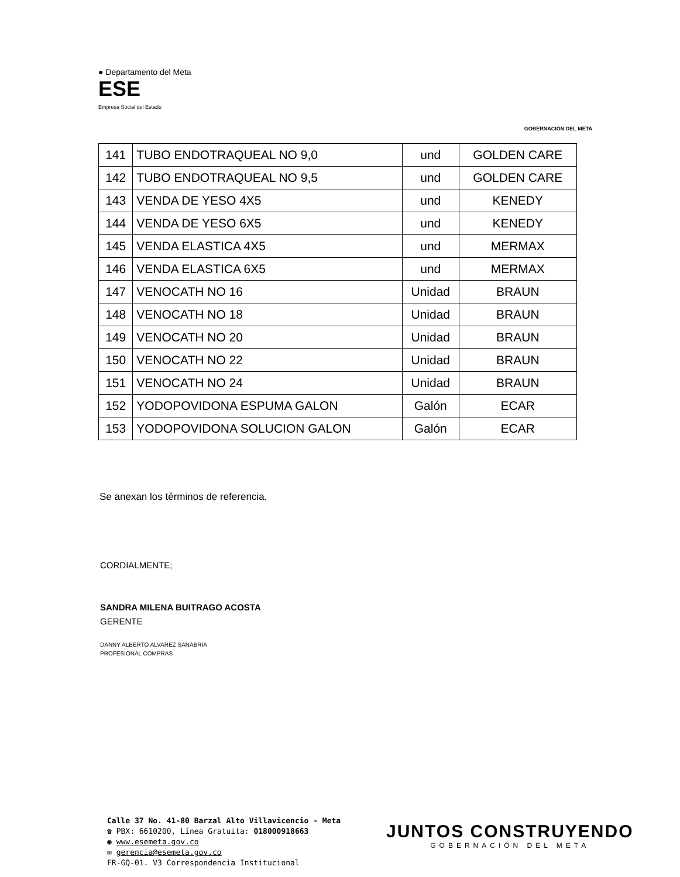● Departamento del Meta
ESE
Empresa Social del Estado
GOBERNACIÓN DEL META
| 141 | TUBO ENDOTRAQUEAL NO 9,0 | und | GOLDEN CARE |
| 142 | TUBO ENDOTRAQUEAL NO 9,5 | und | GOLDEN CARE |
| 143 | VENDA DE YESO 4X5 | und | KENEDY |
| 144 | VENDA DE YESO 6X5 | und | KENEDY |
| 145 | VENDA ELASTICA 4X5 | und | MERMAX |
| 146 | VENDA ELASTICA 6X5 | und | MERMAX |
| 147 | VENOCATH NO 16 | Unidad | BRAUN |
| 148 | VENOCATH NO 18 | Unidad | BRAUN |
| 149 | VENOCATH NO 20 | Unidad | BRAUN |
| 150 | VENOCATH NO 22 | Unidad | BRAUN |
| 151 | VENOCATH NO 24 | Unidad | BRAUN |
| 152 | YODOPOVIDONA ESPUMA GALON | Galón | ECAR |
| 153 | YODOPOVIDONA SOLUCION GALON | Galón | ECAR |
Se anexan los términos de referencia.
CORDIALMENTE;
SANDRA MILENA BUITRAGO ACOSTA
GERENTE
DANNY ALBERTO ALVAREZ SANABRIA
PROFESIONAL COMPRAS
Calle 37 No. 41-80 Barzal Alto Villavicencio - Meta
☎ PBX: 6610200, Línea Gratuita: 018000918663
◉ www.esemeta.gov.co
✉ gerencia@esemeta.gov.co
FR-GQ-01. V3 Correspondencia Institucional
JUNTOS CONSTRUYENDO
GOBERNACIÓN DEL META